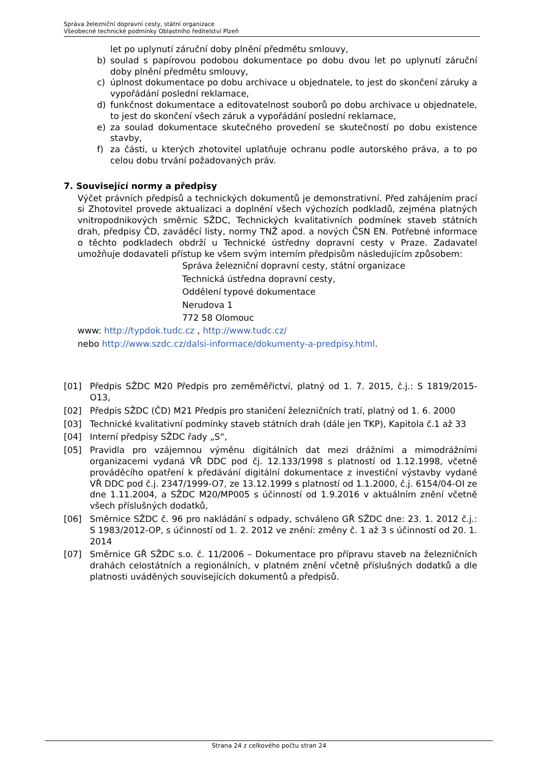Správa železniční dopravní cesty, státní organizace
Všeobecné technické podmínky Oblastního ředitelství Plzeň
let po uplynutí záruční doby plnění předmětu smlouvy,
b) soulad s papírovou podobou dokumentace po dobu dvou let po uplynutí záruční doby plnění předmětu smlouvy,
c) úplnost dokumentace po dobu archivace u objednatele, to jest do skončení záruky a vypořádání poslední reklamace,
d) funkčnost dokumentace a editovatelnost souborů po dobu archivace u objednatele, to jest do skončení všech záruk a vypořádání poslední reklamace,
e) za soulad dokumentace skutečného provedení se skutečností po dobu existence stavby,
f) za části, u kterých zhotovitel uplatňuje ochranu podle autorského práva, a to po celou dobu trvání požadovaných práv.
7. Související normy a předpisy
Výčet právních předpisů a technických dokumentů je demonstrativní. Před zahájením prací si Zhotovitel provede aktualizaci a doplnění všech výchozích podkladů, zejména platných vnitropodnikových směrnic SŽDC, Technických kvalitativních podmínek staveb státních drah, předpisy ČD, zaváděcí listy, normy TNŽ apod. a nových ČSN EN. Potřebné informace o těchto podkladech obdrží u Technické ústředny dopravní cesty v Praze. Zadavatel umožňuje dodavateli přístup ke všem svým interním předpisům následujícím způsobem:
Správa železniční dopravní cesty, státní organizace
Technická ústředna dopravní cesty,
Oddělení typové dokumentace
Nerudova 1
772 58 Olomouc
www: http://typdok.tudc.cz , http://www.tudc.cz/
nebo http://www.szdc.cz/dalsi-informace/dokumenty-a-predpisy.html.
[01] Předpis SŽDC M20 Předpis pro zeměměřictví, platný od 1. 7. 2015, č.j.: S 1819/2015-O13,
[02] Předpis SŽDC (ČD) M21 Předpis pro staničení železničních tratí, platný od 1. 6. 2000
[03] Technické kvalitativní podmínky staveb státních drah (dále jen TKP), Kapitola č.1 až 33
[04] Interní předpisy SŽDC řady „S“,
[05] Pravidla pro vzájemnou výměnu digitálních dat mezi drážními a mimodrážními organizacemi vydaná VŘ DDC pod čj. 12.133/1998 s platností od 1.12.1998, včetně prováděcího opatření k předávání digitální dokumentace z investiční výstavby vydané VŘ DDC pod č.j. 2347/1999-O7, ze 13.12.1999 s platností od 1.1.2000, č.j. 6154/04-OI ze dne 1.11.2004, a SŽDC M20/MP005 s účinností od 1.9.2016 v aktuálním znění včetně všech příslušných dodatků,
[06] Směrnice SŽDC č. 96 pro nakládání s odpady, schváleno GŘ SŽDC dne: 23. 1. 2012 č.j.: S 1983/2012-OP, s účinností od 1. 2. 2012 ve znění: změny č. 1 až 3 s účinností od 20. 1. 2014
[07] Směrnice GŘ SŽDC s.o. č. 11/2006 – Dokumentace pro přípravu staveb na železničních drahách celostátních a regionálních, v platném znění včetně příslušných dodatků a dle platnosti uváděných souvisejících dokumentů a předpisů.
Strana 24 z celkového počtu stran 24